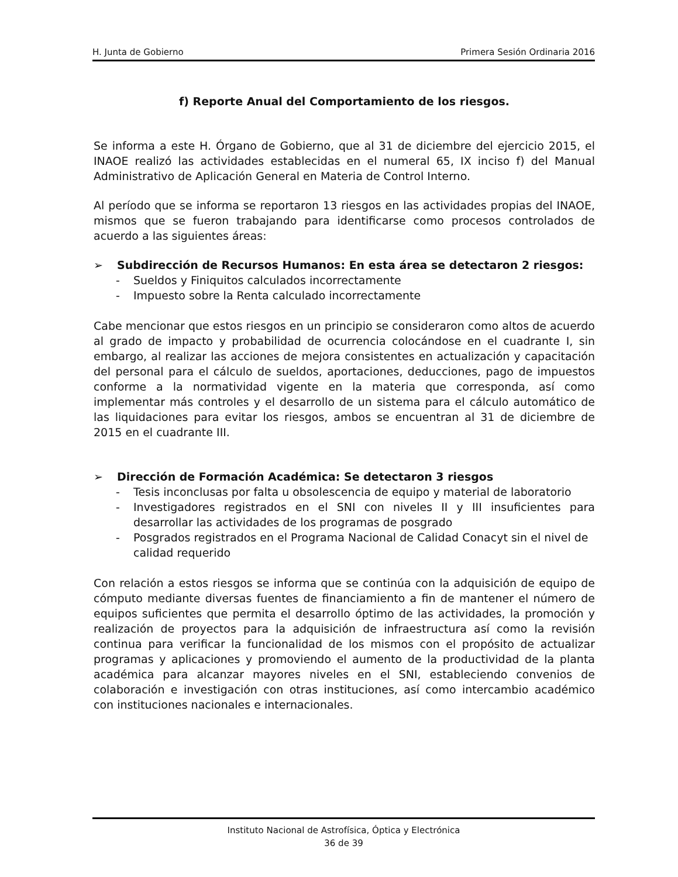H. Junta de Gobierno Primera Sesión Ordinaria 2016
f) Reporte Anual del Comportamiento de los riesgos.
Se informa a este H. Órgano de Gobierno, que al 31 de diciembre del ejercicio 2015, el INAOE realizó las actividades establecidas en el numeral 65, IX inciso f) del Manual Administrativo de Aplicación General en Materia de Control Interno.
Al período que se informa se reportaron 13 riesgos en las actividades propias del INAOE, mismos que se fueron trabajando para identificarse como procesos controlados de acuerdo a las siguientes áreas:
➢ Subdirección de Recursos Humanos: En esta área se detectaron 2 riesgos:
- Sueldos y Finiquitos calculados incorrectamente
- Impuesto sobre la Renta calculado incorrectamente
Cabe mencionar que estos riesgos en un principio se consideraron como altos de acuerdo al grado de impacto y probabilidad de ocurrencia colocándose en el cuadrante I, sin embargo, al realizar las acciones de mejora consistentes en actualización y capacitación del personal para el cálculo de sueldos, aportaciones, deducciones, pago de impuestos conforme a la normatividad vigente en la materia que corresponda, así como implementar más controles y el desarrollo de un sistema para el cálculo automático de las liquidaciones para evitar los riesgos, ambos se encuentran al 31 de diciembre de 2015 en el cuadrante III.
➢ Dirección de Formación Académica: Se detectaron 3 riesgos
- Tesis inconclusas por falta u obsolescencia de equipo y material de laboratorio
- Investigadores registrados en el SNI con niveles II y III insuficientes para desarrollar las actividades de los programas de posgrado
- Posgrados registrados en el Programa Nacional de Calidad Conacyt sin el nivel de calidad requerido
Con relación a estos riesgos se informa que se continúa con la adquisición de equipo de cómputo mediante diversas fuentes de financiamiento a fin de mantener el número de equipos suficientes que permita el desarrollo óptimo de las actividades, la promoción y realización de proyectos para la adquisición de infraestructura así como la revisión continua para verificar la funcionalidad de los mismos con el propósito de actualizar programas y aplicaciones y promoviendo el aumento de la productividad de la planta académica para alcanzar mayores niveles en el SNI, estableciendo convenios de colaboración e investigación con otras instituciones, así como intercambio académico con instituciones nacionales e internacionales.
Instituto Nacional de Astrofísica, Óptica y Electrónica
36 de 39